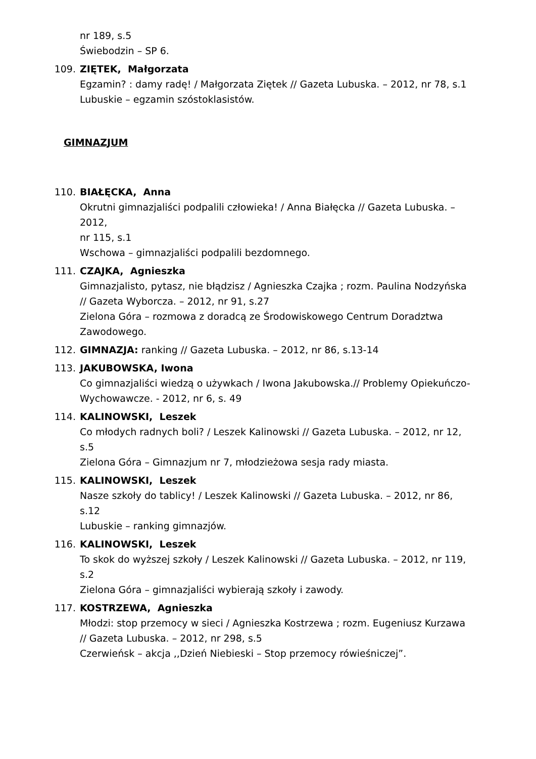nr 189, s.5
Świebodzin – SP 6.
109. ZIĘTEK, Małgorzata
Egzamin? : damy radę! / Małgorzata Ziętek // Gazeta Lubuska. – 2012, nr 78, s.1
Lubuskie – egzamin szóstoklasistów.
GIMNAZJUM
110. BIAŁĘCKA, Anna
Okrutni gimnazjaliści podpalili człowieka! / Anna Białęcka // Gazeta Lubuska. – 2012,
nr 115, s.1
Wschowa – gimnazjaliści podpalili bezdomnego.
111. CZAJKA, Agnieszka
Gimnazjalisto, pytasz, nie błądzisz / Agnieszka Czajka ; rozm. Paulina Nodzyńska // Gazeta Wyborcza. – 2012, nr 91, s.27
Zielona Góra – rozmowa z doradcą ze Środowiskowego Centrum Doradztwa Zawodowego.
112. GIMNAZJA: ranking // Gazeta Lubuska. – 2012, nr 86, s.13-14
113. JAKUBOWSKA, Iwona
Co gimnazjaliści wiedzą o używkach / Iwona Jakubowska.// Problemy Opiekuńczo-Wychowawcze. - 2012, nr 6, s. 49
114. KALINOWSKI, Leszek
Co młodych radnych boli? / Leszek Kalinowski // Gazeta Lubuska. – 2012, nr 12, s.5
Zielona Góra – Gimnazjum nr 7, młodzieżowa sesja rady miasta.
115. KALINOWSKI, Leszek
Nasze szkoły do tablicy! / Leszek Kalinowski // Gazeta Lubuska. – 2012, nr 86, s.12
Lubuskie – ranking gimnazjów.
116. KALINOWSKI, Leszek
To skok do wyższej szkoły / Leszek Kalinowski // Gazeta Lubuska. – 2012, nr 119, s.2
Zielona Góra – gimnazjaliści wybierają szkoły i zawody.
117. KOSTRZEWA, Agnieszka
Młodzi: stop przemocy w sieci / Agnieszka Kostrzewa ; rozm. Eugeniusz Kurzawa // Gazeta Lubuska. – 2012, nr 298, s.5
Czerwieńsk – akcja ,,Dzień Niebieski – Stop przemocy rówieśniczej”.